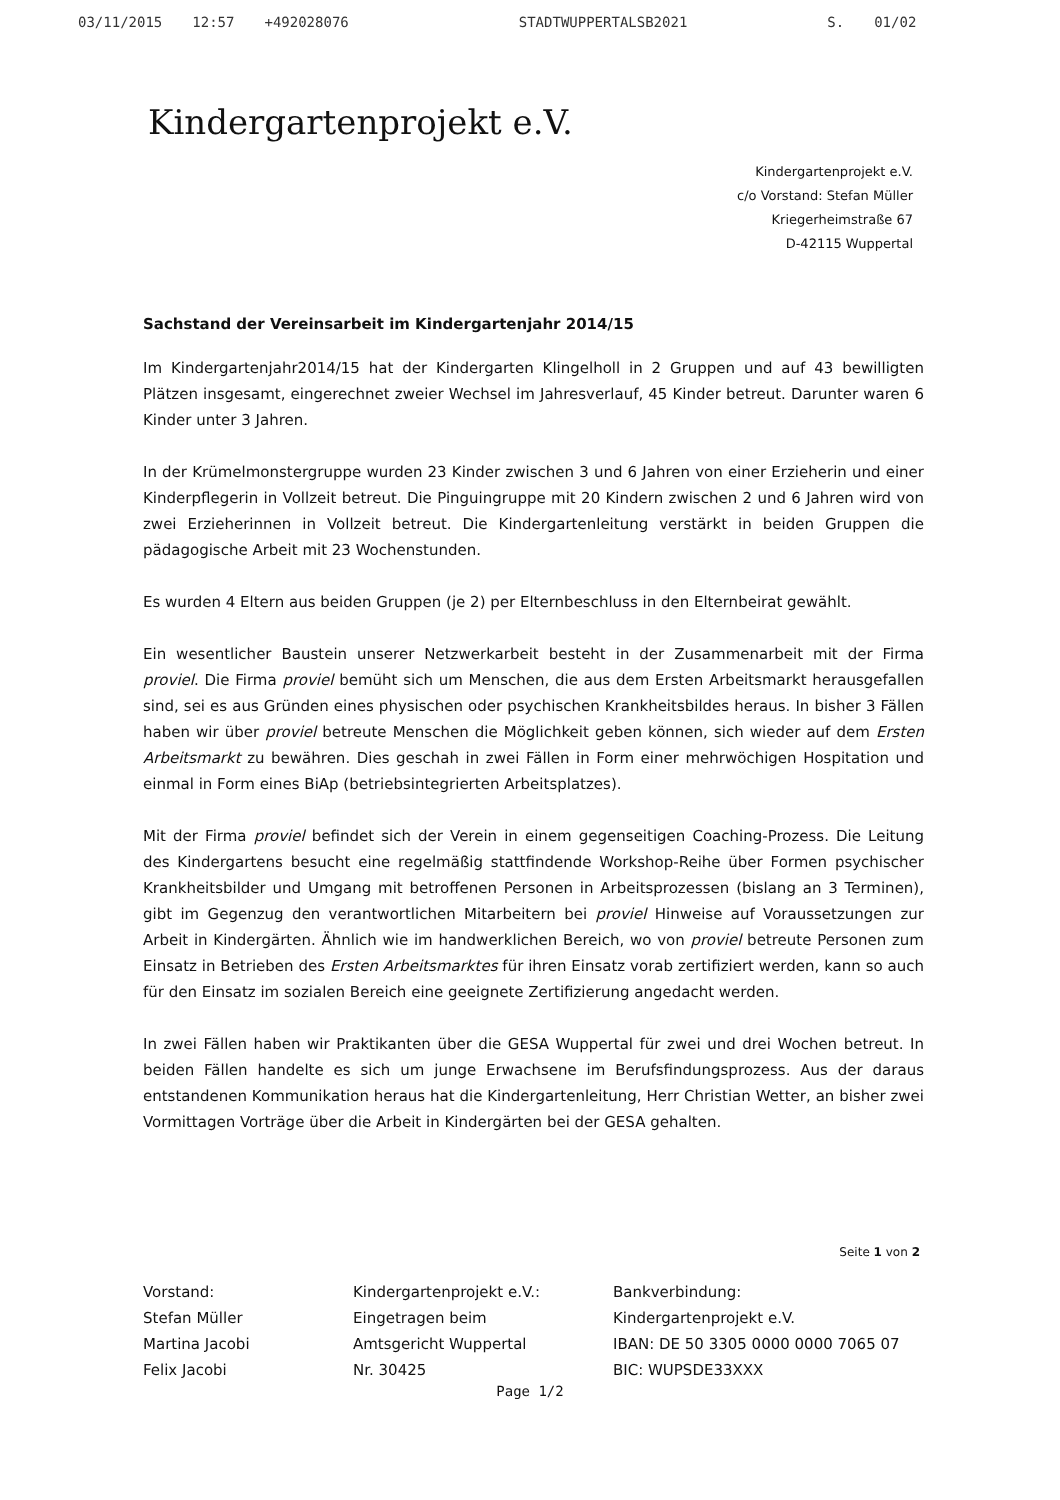03/11/2015 12:57 +492028076 STADTWUPPERTALSB2021 S. 01/02
Kindergartenprojekt e.V.
Kindergartenprojekt e.V.
c/o Vorstand: Stefan Müller
Kriegerheimstraße 67
D-42115 Wuppertal
Sachstand der Vereinsarbeit im Kindergartenjahr 2014/15
Im Kindergartenjahr2014/15 hat der Kindergarten Klingelholl in 2 Gruppen und auf 43 bewilligten Plätzen insgesamt, eingerechnet zweier Wechsel im Jahresverlauf, 45 Kinder betreut. Darunter waren 6 Kinder unter 3 Jahren.
In der Krümelmonstergruppe wurden 23 Kinder zwischen 3 und 6 Jahren von einer Erzieherin und einer Kinderpflegerin in Vollzeit betreut. Die Pinguingruppe mit 20 Kindern zwischen 2 und 6 Jahren wird von zwei Erzieherinnen in Vollzeit betreut. Die Kindergartenleitung verstärkt in beiden Gruppen die pädagogische Arbeit mit 23 Wochenstunden.
Es wurden 4 Eltern aus beiden Gruppen (je 2) per Elternbeschluss in den Elternbeirat gewählt.
Ein wesentlicher Baustein unserer Netzwerkarbeit besteht in der Zusammenarbeit mit der Firma proviel. Die Firma proviel bemüht sich um Menschen, die aus dem Ersten Arbeitsmarkt herausgefallen sind, sei es aus Gründen eines physischen oder psychischen Krankheitsbildes heraus. In bisher 3 Fällen haben wir über proviel betreute Menschen die Möglichkeit geben können, sich wieder auf dem Ersten Arbeitsmarkt zu bewähren. Dies geschah in zwei Fällen in Form einer mehrwöchigen Hospitation und einmal in Form eines BiAp (betriebsintegrierten Arbeitsplatzes).
Mit der Firma proviel befindet sich der Verein in einem gegenseitigen Coaching-Prozess. Die Leitung des Kindergartens besucht eine regelmäßig stattfindende Workshop-Reihe über Formen psychischer Krankheitsbilder und Umgang mit betroffenen Personen in Arbeitsprozessen (bislang an 3 Terminen), gibt im Gegenzug den verantwortlichen Mitarbeitern bei proviel Hinweise auf Voraussetzungen zur Arbeit in Kindergärten. Ähnlich wie im handwerklichen Bereich, wo von proviel betreute Personen zum Einsatz in Betrieben des Ersten Arbeitsmarktes für ihren Einsatz vorab zertifiziert werden, kann so auch für den Einsatz im sozialen Bereich eine geeignete Zertifizierung angedacht werden.
In zwei Fällen haben wir Praktikanten über die GESA Wuppertal für zwei und drei Wochen betreut. In beiden Fällen handelte es sich um junge Erwachsene im Berufsfindungsprozess. Aus der daraus entstandenen Kommunikation heraus hat die Kindergartenleitung, Herr Christian Wetter, an bisher zwei Vormittagen Vorträge über die Arbeit in Kindergärten bei der GESA gehalten.
Seite 1 von 2
Vorstand:
Stefan Müller
Martina Jacobi
Felix Jacobi
Kindergartenprojekt e.V.:
Eingetragen beim
Amtsgericht Wuppertal
Nr. 30425
Bankverbindung:
Kindergartenprojekt e.V.
IBAN: DE 50 3305 0000 0000 7065 07
BIC: WUPSDE33XXX
Page 1/2